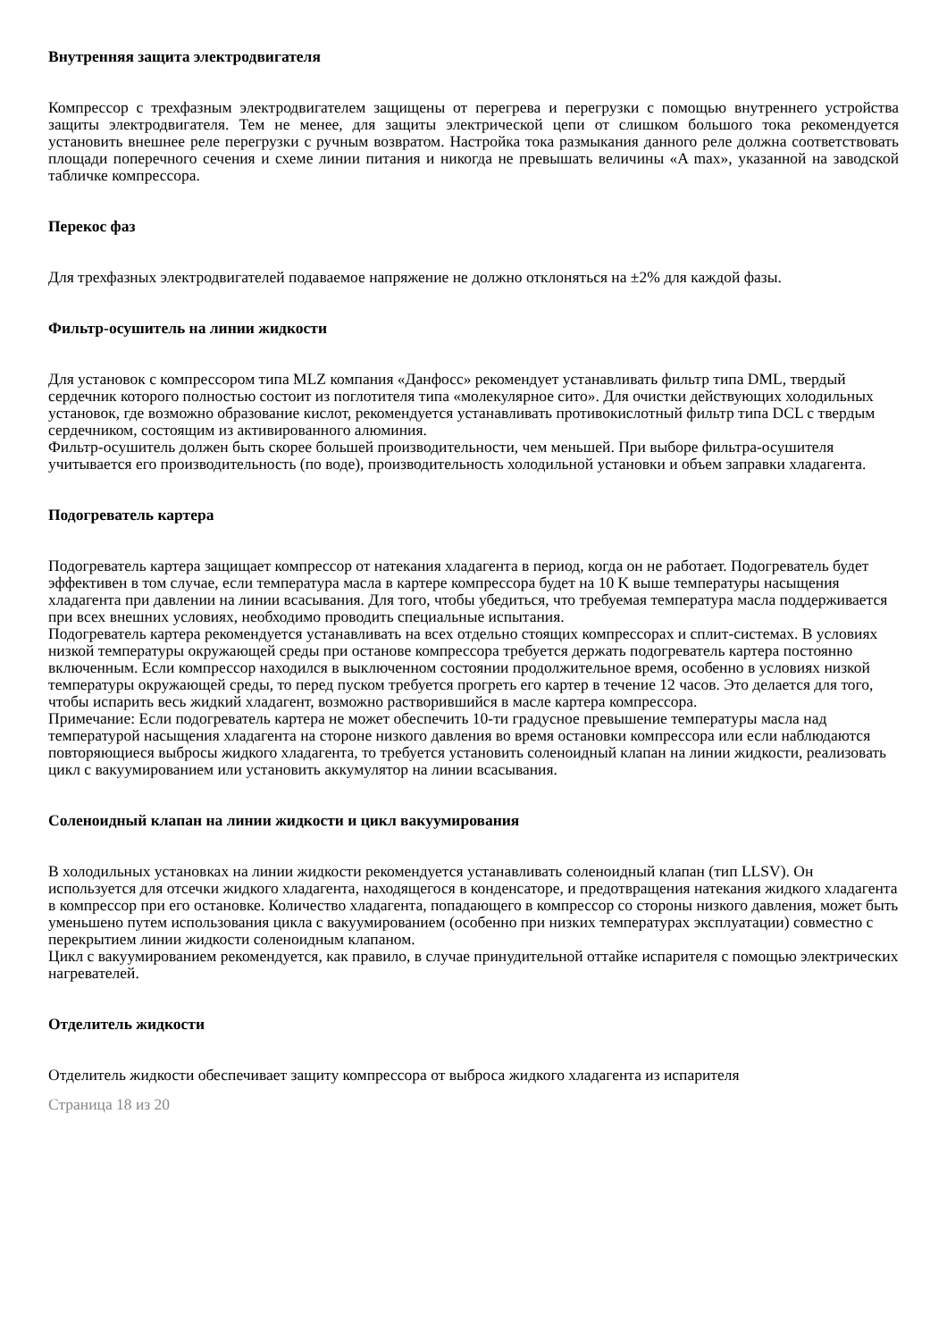Внутренняя защита электродвигателя
Компрессор с трехфазным электродвигателем защищены от перегрева и перегрузки с помощью внутреннего устройства защиты электродвигателя. Тем не менее, для защиты электрической цепи от слишком большого тока рекомендуется установить внешнее реле перегрузки с ручным возвратом. Настройка тока размыкания данного реле должна соответствовать площади поперечного сечения и схеме линии питания и никогда не превышать величины «A max», указанной на заводской табличке компрессора.
Перекос фаз
Для трехфазных электродвигателей подаваемое напряжение не должно отклоняться на ±2% для каждой фазы.
Фильтр-осушитель на линии жидкости
Для установок с компрессором типа MLZ компания «Данфосс» рекомендует устанавливать фильтр типа DML, твердый сердечник которого полностью состоит из поглотителя типа «молекулярное сито». Для очистки действующих холодильных установок, где возможно образование кислот, рекомендуется устанавливать противокислотный фильтр типа DCL с твердым сердечником, состоящим из активированного алюминия.
Фильтр-осушитель должен быть скорее большей производительности, чем меньшей. При выборе фильтра-осушителя учитывается его производительность (по воде), производительность холодильной установки и объем заправки хладагента.
Подогреватель картера
Подогреватель картера защищает компрессор от натекания хладагента в период, когда он не работает. Подогреватель будет эффективен в том случае, если температура масла в картере компрессора будет на 10 K выше температуры насыщения хладагента при давлении на линии всасывания. Для того, чтобы убедиться, что требуемая температура масла поддерживается при всех внешних условиях, необходимо проводить специальные испытания.
Подогреватель картера рекомендуется устанавливать на всех отдельно стоящих компрессорах и сплит-системах. В условиях низкой температуры окружающей среды при останове компрессора требуется держать подогреватель картера постоянно включенным. Если компрессор находился в выключенном состоянии продолжительное время, особенно в условиях низкой температуры окружающей среды, то перед пуском требуется прогреть его картер в течение 12 часов. Это делается для того, чтобы испарить весь жидкий хладагент, возможно растворившийся в масле картера компрессора.
Примечание: Если подогреватель картера не может обеспечить 10-ти градусное превышение температуры масла над температурой насыщения хладагента на стороне низкого давления во время остановки компрессора или если наблюдаются повторяющиеся выбросы жидкого хладагента, то требуется установить соленоидный клапан на линии жидкости, реализовать цикл с вакуумированием или установить аккумулятор на линии всасывания.
Соленоидный клапан на линии жидкости и цикл вакуумирования
В холодильных установках на линии жидкости рекомендуется устанавливать соленоидный клапан (тип LLSV). Он используется для отсечки жидкого хладагента, находящегося в конденсаторе, и предотвращения натекания жидкого хладагента в компрессор при его остановке. Количество хладагента, попадающего в компрессор со стороны низкого давления, может быть уменьшено путем использования цикла с вакуумированием (особенно при низких температурах эксплуатации) совместно с перекрытием линии жидкости соленоидным клапаном.
Цикл с вакуумированием рекомендуется, как правило, в случае принудительной оттайке испарителя с помощью электрических нагревателей.
Отделитель жидкости
Отделитель жидкости обеспечивает защиту компрессора от выброса жидкого хладагента из испарителя
Страница 18 из 20